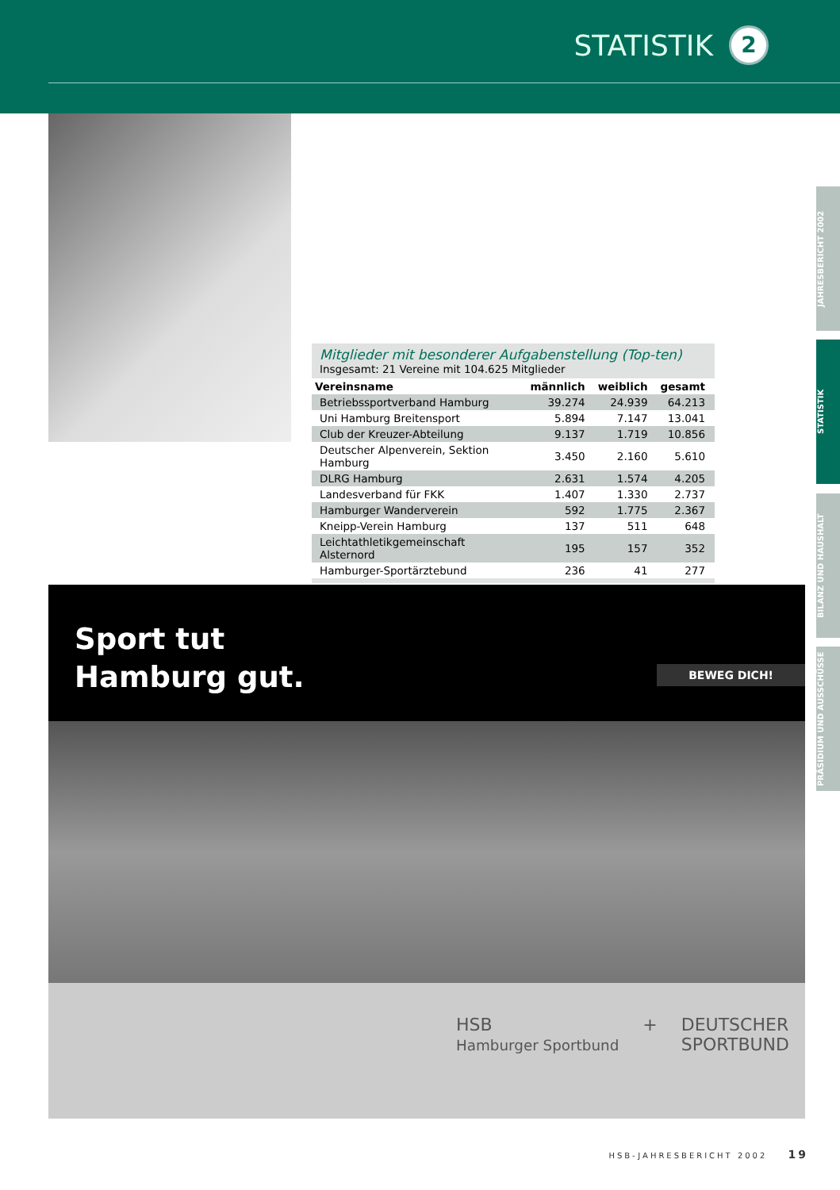STATISTIK 2
Mitglieder mit besonderer Aufgabenstellung (Top-ten)
Insgesamt: 21 Vereine mit 104.625 Mitglieder
| Vereinsname | männlich | weiblich | gesamt |
| --- | --- | --- | --- |
| Betriebssportverband Hamburg | 39.274 | 24.939 | 64.213 |
| Uni Hamburg Breitensport | 5.894 | 7.147 | 13.041 |
| Club der Kreuzer-Abteilung | 9.137 | 1.719 | 10.856 |
| Deutscher Alpenverein, Sektion Hamburg | 3.450 | 2.160 | 5.610 |
| DLRG Hamburg | 2.631 | 1.574 | 4.205 |
| Landesverband für FKK | 1.407 | 1.330 | 2.737 |
| Hamburger Wanderverein | 592 | 1.775 | 2.367 |
| Kneipp-Verein Hamburg | 137 | 511 | 648 |
| Leichtathletikgemeinschaft Alsternord | 195 | 157 | 352 |
| Hamburger-Sportärztebund | 236 | 41 | 277 |
Sport tut
Hamburg gut.
BEWEG DICH!
HSB
Hamburger Sportbund + DEUTSCHER
SPORTBUND
JAHRESBERICHT 2002
STATISTIK
BILANZ UND HAUSHALT
PRÄSIDIUM UND AUSSCHÜSSE
HSB-JAHRESBERICHT 2002 19